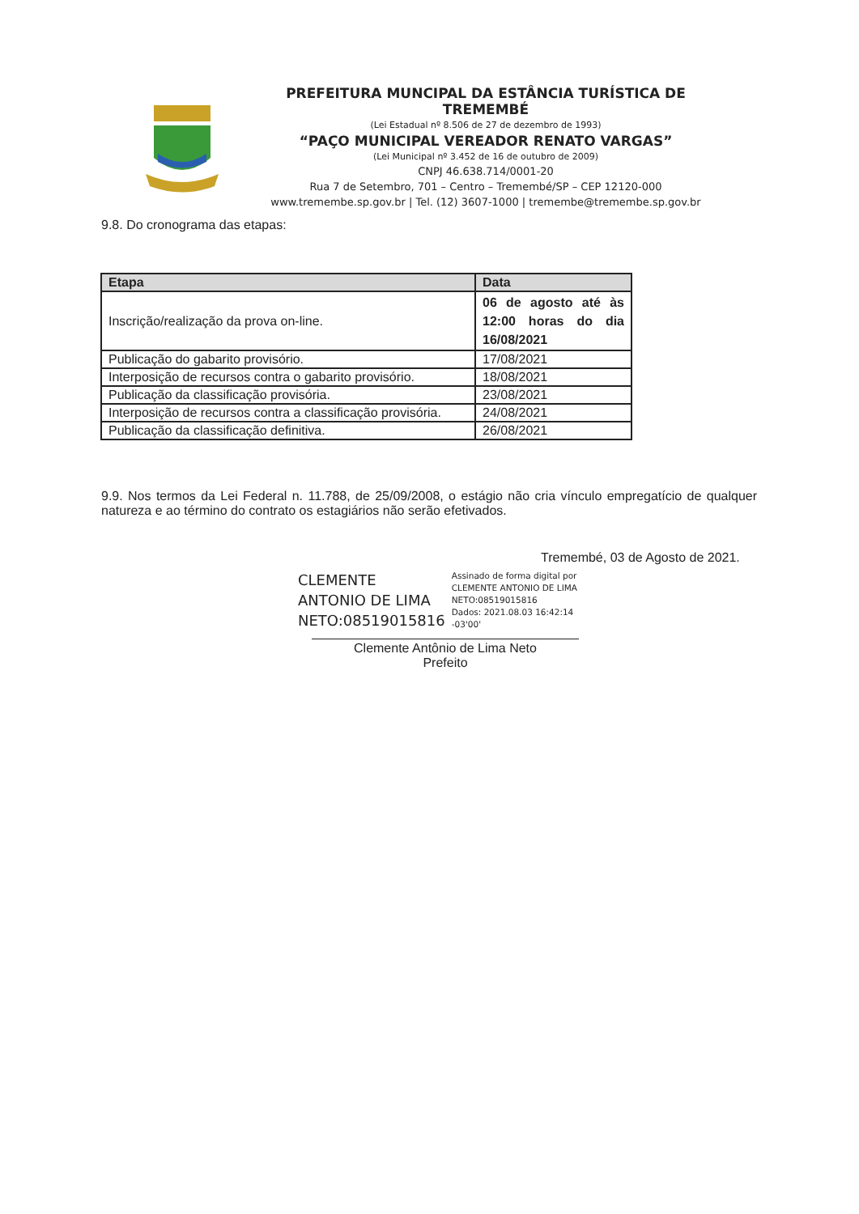PREFEITURA MUNCIPAL DA ESTÂNCIA TURÍSTICA DE TREMEMBÉ
(Lei Estadual nº 8.506 de 27 de dezembro de 1993)
“PAÇO MUNICIPAL VEREADOR RENATO VARGAS”
(Lei Municipal nº 3.452 de 16 de outubro de 2009)
CNPJ 46.638.714/0001-20
Rua 7 de Setembro, 701 – Centro – Tremembé/SP – CEP 12120-000
www.tremembe.sp.gov.br | Tel. (12) 3607-1000 | tremembe@tremembe.sp.gov.br
9.8. Do cronograma das etapas:
| Etapa | Data |
| --- | --- |
| Inscrição/realização da prova on-line. | 06 de agosto até às 12:00 horas do dia 16/08/2021 |
| Publicação do gabarito provisório. | 17/08/2021 |
| Interposição de recursos contra o gabarito provisório. | 18/08/2021 |
| Publicação da classificação provisória. | 23/08/2021 |
| Interposição de recursos contra a classificação provisória. | 24/08/2021 |
| Publicação da classificação definitiva. | 26/08/2021 |
9.9. Nos termos da Lei Federal n. 11.788, de 25/09/2008, o estágio não cria vínculo empregatício de qualquer natureza e ao término do contrato os estagiários não serão efetivados.
Tremembé, 03 de Agosto de 2021.
CLEMENTE
ANTONIO DE LIMA
NETO:08519015816
Assinado de forma digital por
CLEMENTE ANTONIO DE LIMA
NETO:08519015816
Dados: 2021.08.03 16:42:14
-03'00'
Clemente Antônio de Lima Neto
Prefeito